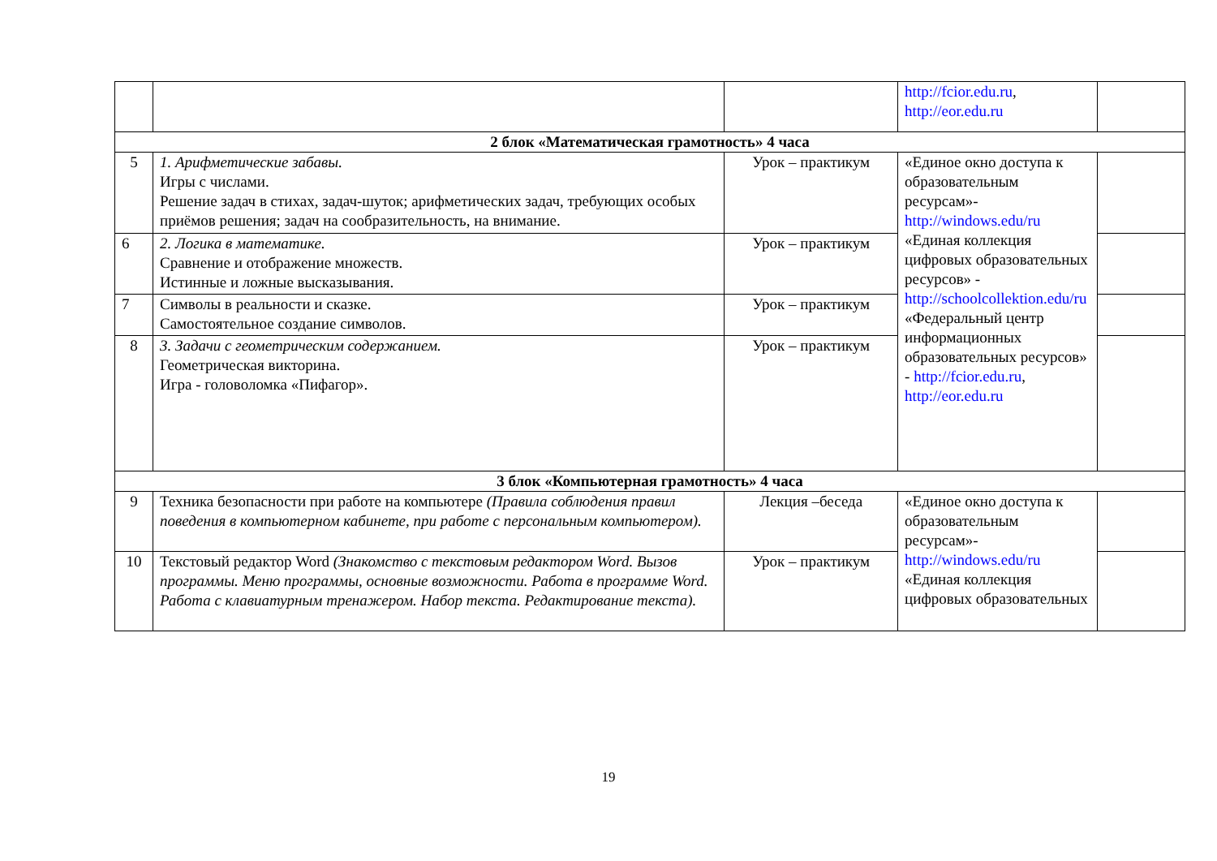| | | | http://fcior.edu.ru , http://eor.edu.ru | |
| 2 блок «Математическая грамотность» 4 часа | | | | |
| 5 | 1. Арифметические забавы. Игры с числами. Решение задач в стихах, задач-шуток; арифметических задач, требующих особых приёмов решения; задач на сообразительность, на внимание. | Урок – практикум | «Единое окно доступа к образовательным ресурсам»- http://windows.edu/ru «Единая коллекция цифровых образовательных ресурсов» - http://schoolcollektion.edu/ru «Федеральный центр информационных образовательных ресурсов» - http://fcior.edu.ru , http://eor.edu.ru | |
| 6 | 2. Логика в математике. Сравнение и отображение множеств. Истинные и ложные высказывания. | Урок – практикум | | |
| 7 | Символы в реальности и сказке. Самостоятельное создание символов. | Урок – практикум | | |
| 8 | 3. Задачи с геометрическим содержанием. Геометрическая викторина. Игра - головоломка «Пифагор». | Урок – практикум | | |
| 3 блок «Компьютерная грамотность» 4 часа | | | | |
| 9 | Техника безопасности при работе на компьютере (Правила соблюдения правил поведения в компьютерном кабинете, при работе с персональным компьютером). | Лекция –беседа | «Единое окно доступа к образовательным ресурсам»- http://windows.edu/ru «Единая коллекция цифровых образовательных | |
| 10 | Текстовый редактор Word (Знакомство с текстовым редактором Word. Вызов программы. Меню программы, основные возможности. Работа в программе Word. Работа с клавиатурным тренажером. Набор текста. Редактирование текста). | Урок – практикум | | |
19